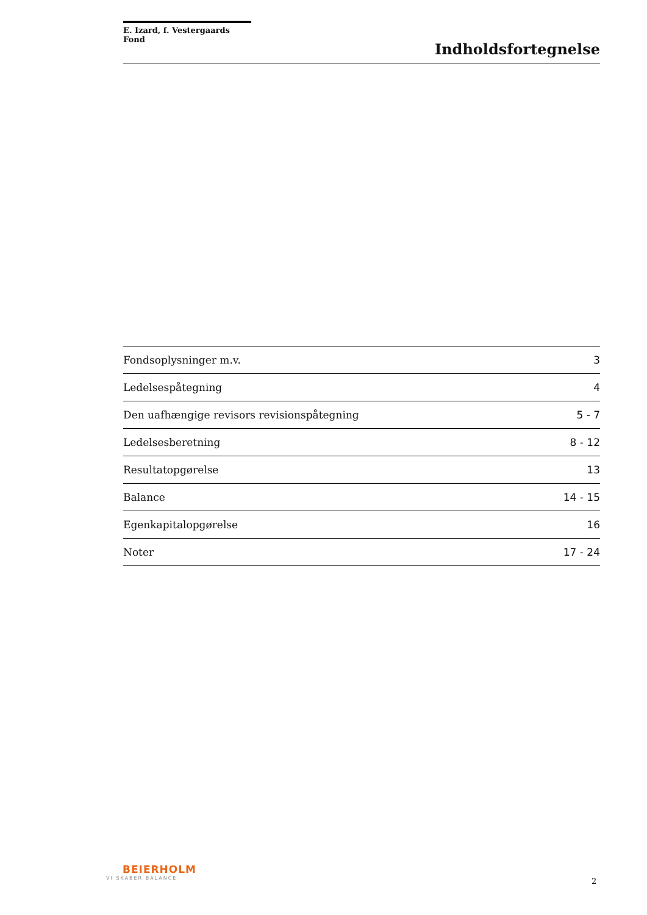E. Izard, f. Vestergaards Fond
Indholdsfortegnelse
| Fondsoplysninger m.v. | 3 |
| Ledelsespåtegning | 4 |
| Den uafhængige revisors revisionspåtegning | 5 - 7 |
| Ledelsesberetning | 8 - 12 |
| Resultatopgørelse | 13 |
| Balance | 14 - 15 |
| Egenkapitalopgørelse | 16 |
| Noter | 17 - 24 |
BEIERHOLM
VI SKABER BALANCE
2